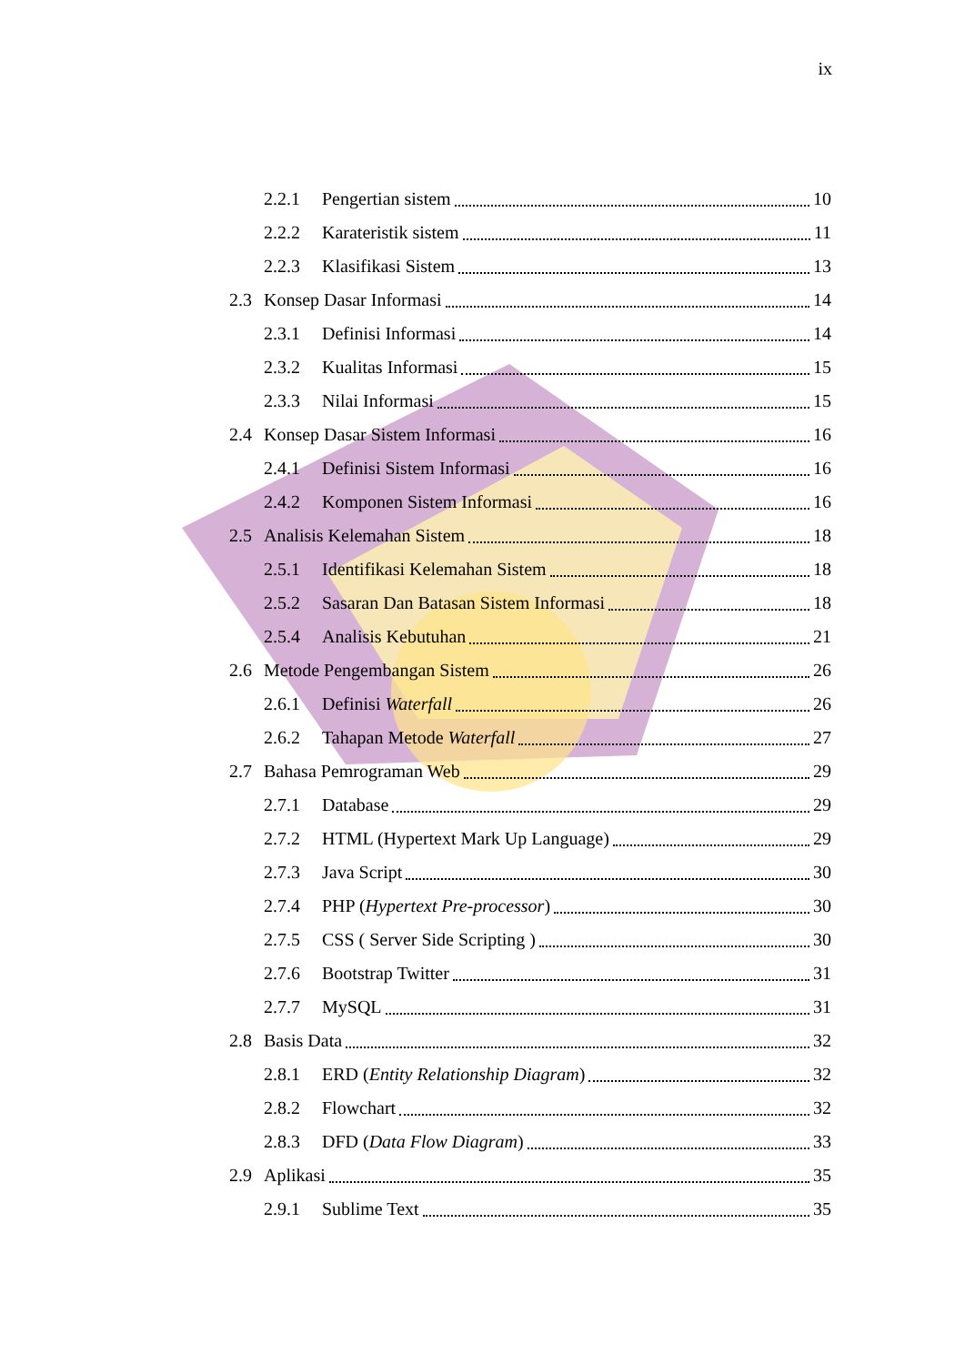ix
2.2.1 Pengertian sistem 10
2.2.2 Karateristik sistem 11
2.2.3 Klasifikasi Sistem 13
2.3 Konsep Dasar Informasi 14
2.3.1 Definisi Informasi 14
2.3.2 Kualitas Informasi 15
2.3.3 Nilai Informasi 15
2.4 Konsep Dasar Sistem Informasi 16
2.4.1 Definisi Sistem Informasi 16
2.4.2 Komponen Sistem Informasi 16
2.5 Analisis Kelemahan Sistem 18
2.5.1 Identifikasi Kelemahan Sistem 18
2.5.2 Sasaran Dan Batasan Sistem Informasi 18
2.5.4 Analisis Kebutuhan 21
2.6 Metode Pengembangan Sistem 26
2.6.1 Definisi Waterfall 26
2.6.2 Tahapan Metode Waterfall 27
2.7 Bahasa Pemrograman Web 29
2.7.1 Database 29
2.7.2 HTML (Hypertext Mark Up Language) 29
2.7.3 Java Script 30
2.7.4 PHP (Hypertext Pre-processor) 30
2.7.5 CSS ( Server Side Scripting ) 30
2.7.6 Bootstrap Twitter 31
2.7.7 MySQL 31
2.8 Basis Data 32
2.8.1 ERD (Entity Relationship Diagram) 32
2.8.2 Flowchart 32
2.8.3 DFD (Data Flow Diagram) 33
2.9 Aplikasi 35
2.9.1 Sublime Text 35